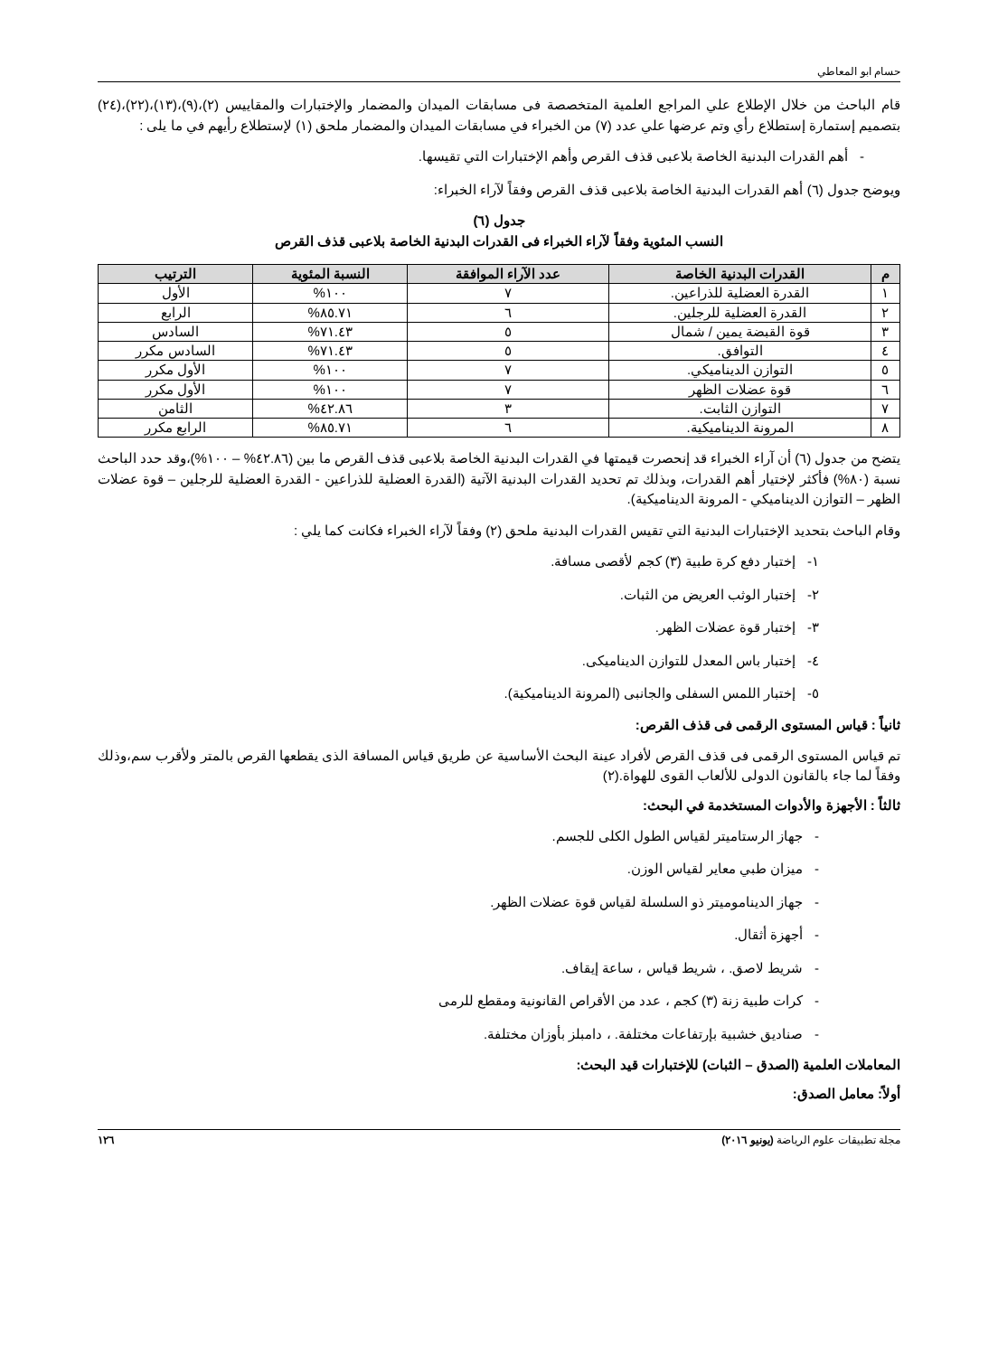حسام ابو المعاطي
قام الباحث من خلال الإطلاع علي المراجع العلمية المتخصصة فى مسابقات الميدان والمضمار والإختبارات والمقاييس (٢)،(٩)،(١٣)،(٢٢)،(٢٤) بتصميم إستمارة إستطلاع رأي وتم عرضها علي عدد (٧) من الخبراء في مسابقات الميدان والمضمار ملحق (١) لإستطلاع رأيهم في ما يلى :
- أهم القدرات البدنية الخاصة بلاعبى قذف القرص وأهم الإختبارات التي تقيسها.
ويوضح جدول (٦) أهم القدرات البدنية الخاصة بلاعبى قذف القرص وفقاً لآراء الخبراء:
جدول (٦)
النسب المئوية وفقاً لآراء الخبراء فى القدرات البدنية الخاصة بلاعبى قذف القرص
| م | القدرات البدنية الخاصة | عدد الآراء الموافقة | النسبة المئوية | الترتيب |
| --- | --- | --- | --- | --- |
| ١ | القدرة العضلية للذراعين. | ٧ | ١٠٠% | الأول |
| ٢ | القدرة العضلية للرجلين. | ٦ | ٨٥.٧١% | الرابع |
| ٣ | قوة القبضة يمين / شمال | ٥ | ٧١.٤٣% | السادس |
| ٤ | التوافق. | ٥ | ٧١.٤٣% | السادس مكرر |
| ٥ | التوازن الديناميكي. | ٧ | ١٠٠% | الأول مكرر |
| ٦ | قوة عضلات الظهر | ٧ | ١٠٠% | الأول مكرر |
| ٧ | التوازن الثابت. | ٣ | ٤٢.٨٦% | الثامن |
| ٨ | المرونة الديناميكية. | ٦ | ٨٥.٧١% | الرابع مكرر |
يتضح من جدول (٦) أن آراء الخبراء قد إنحصرت قيمتها في القدرات البدنية الخاصة بلاعبى قذف القرص ما بين (٤٢.٨٦% – ١٠٠%)،وقد حدد الباحث نسبة (٨٠%) فأكثر لإختيار أهم القدرات، وبذلك تم تحديد القدرات البدنية الآتية (القدرة العضلية للذراعين - القدرة العضلية للرجلين – قوة عضلات الظهر – التوازن الديناميكي - المرونة الديناميكية).
وقام الباحث بتحديد الإختبارات البدنية التي تقيس القدرات البدنية ملحق (٢) وفقاً لآراء الخبراء فكانت كما يلي :
١- إختبار دفع كرة طبية (٣) كجم لأقصى مسافة.
٢- إختبار الوثب العريض من الثبات.
٣- إختبار قوة عضلات الظهر.
٤- إختبار باس المعدل للتوازن الديناميكى.
٥- إختبار اللمس السفلى والجانبى (المرونة الديناميكية).
ثانياً : قياس المستوى الرقمى فى قذف القرص:
تم قياس المستوى الرقمى فى قذف القرص لأفراد عينة البحث الأساسية عن طريق قياس المسافة الذى يقطعها القرص بالمتر ولأقرب سم،وذلك وفقاً لما جاء بالقانون الدولى للألعاب القوى للهواة.(٢)
ثالثاً : الأجهزة والأدوات المستخدمة في البحث:
- جهاز الرستاميتر لقياس الطول الكلى للجسم.
- ميزان طبي معاير لقياس الوزن.
- جهاز الديناموميتر ذو السلسلة لقياس قوة عضلات الظهر.
- أجهزة أثقال.
- شريط لاصق. ، شريط قياس ، ساعة إيقاف.
- كرات طبية زنة (٣) كجم ، عدد من الأقراص القانونية ومقطع للرمى
- صناديق خشبية بإرتفاعات مختلفة. ، دامبلز بأوزان مختلفة.
المعاملات العلمية (الصدق – الثبات) للإختبارات قيد البحث:
أولاً: معامل الصدق:
مجلة تطبيقات علوم الرياضة (يونيو ٢٠١٦) ١٢٦